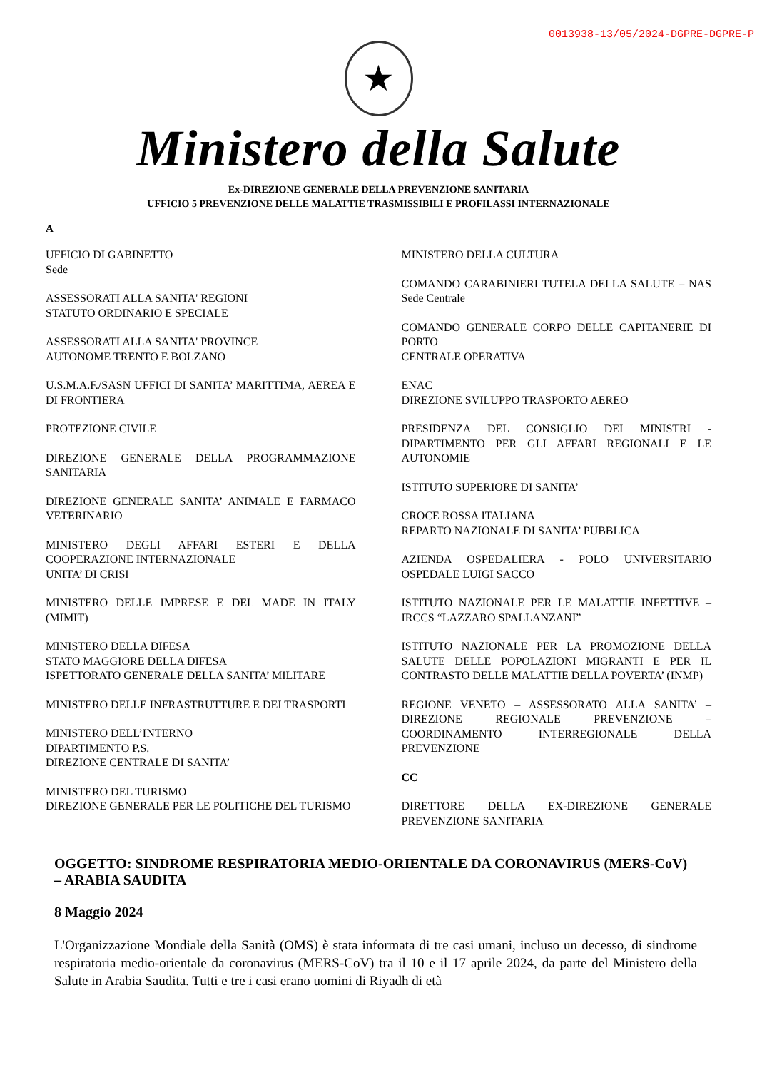0013938-13/05/2024-DGPRE-DGPRE-P
★
Ministero della Salute
Ex-DIREZIONE GENERALE DELLA PREVENZIONE SANITARIA
UFFICIO 5 PREVENZIONE DELLE MALATTIE TRASMISSIBILI E PROFILASSI INTERNAZIONALE
A
UFFICIO DI GABINETTO
Sede
ASSESSORATI ALLA SANITA' REGIONI
STATUTO ORDINARIO E SPECIALE
ASSESSORATI ALLA SANITA' PROVINCE
AUTONOME TRENTO E BOLZANO
U.S.M.A.F./SASN UFFICI DI SANITA’ MARITTIMA, AEREA E DI FRONTIERA
PROTEZIONE CIVILE
DIREZIONE GENERALE DELLA PROGRAMMAZIONE SANITARIA
DIREZIONE GENERALE SANITA’ ANIMALE E FARMACO VETERINARIO
MINISTERO DEGLI AFFARI ESTERI E DELLA COOPERAZIONE INTERNAZIONALE
UNITA’ DI CRISI
MINISTERO DELLE IMPRESE E DEL MADE IN ITALY (MIMIT)
MINISTERO DELLA DIFESA
STATO MAGGIORE DELLA DIFESA
ISPETTORATO GENERALE DELLA SANITA’ MILITARE
MINISTERO DELLE INFRASTRUTTURE E DEI TRASPORTI
MINISTERO DELL’INTERNO
DIPARTIMENTO P.S.
DIREZIONE CENTRALE DI SANITA’
MINISTERO DEL TURISMO
DIREZIONE GENERALE PER LE POLITICHE DEL TURISMO
MINISTERO DELLA CULTURA
COMANDO CARABINIERI TUTELA DELLA SALUTE – NAS Sede Centrale
COMANDO GENERALE CORPO DELLE CAPITANERIE DI PORTO
CENTRALE OPERATIVA
ENAC
DIREZIONE SVILUPPO TRASPORTO AEREO
PRESIDENZA DEL CONSIGLIO DEI MINISTRI - DIPARTIMENTO PER GLI AFFARI REGIONALI E LE AUTONOMIE
ISTITUTO SUPERIORE DI SANITA’
CROCE ROSSA ITALIANA
REPARTO NAZIONALE DI SANITA’ PUBBLICA
AZIENDA OSPEDALIERA - POLO UNIVERSITARIO OSPEDALE LUIGI SACCO
ISTITUTO NAZIONALE PER LE MALATTIE INFETTIVE – IRCCS “LAZZARO SPALLANZANI”
ISTITUTO NAZIONALE PER LA PROMOZIONE DELLA SALUTE DELLE POPOLAZIONI MIGRANTI E PER IL CONTRASTO DELLE MALATTIE DELLA POVERTA’ (INMP)
REGIONE VENETO – ASSESSORATO ALLA SANITA’ – DIREZIONE REGIONALE PREVENZIONE – COORDINAMENTO INTERREGIONALE DELLA PREVENZIONE
CC
DIRETTORE DELLA EX-DIREZIONE GENERALE PREVENZIONE SANITARIA
OGGETTO: SINDROME RESPIRATORIA MEDIO-ORIENTALE DA CORONAVIRUS (MERS-CoV) – ARABIA SAUDITA
8 Maggio 2024
L'Organizzazione Mondiale della Sanità (OMS) è stata informata di tre casi umani, incluso un decesso, di sindrome respiratoria medio-orientale da coronavirus (MERS-CoV) tra il 10 e il 17 aprile 2024, da parte del Ministero della Salute in Arabia Saudita. Tutti e tre i casi erano uomini di Riyadh di età